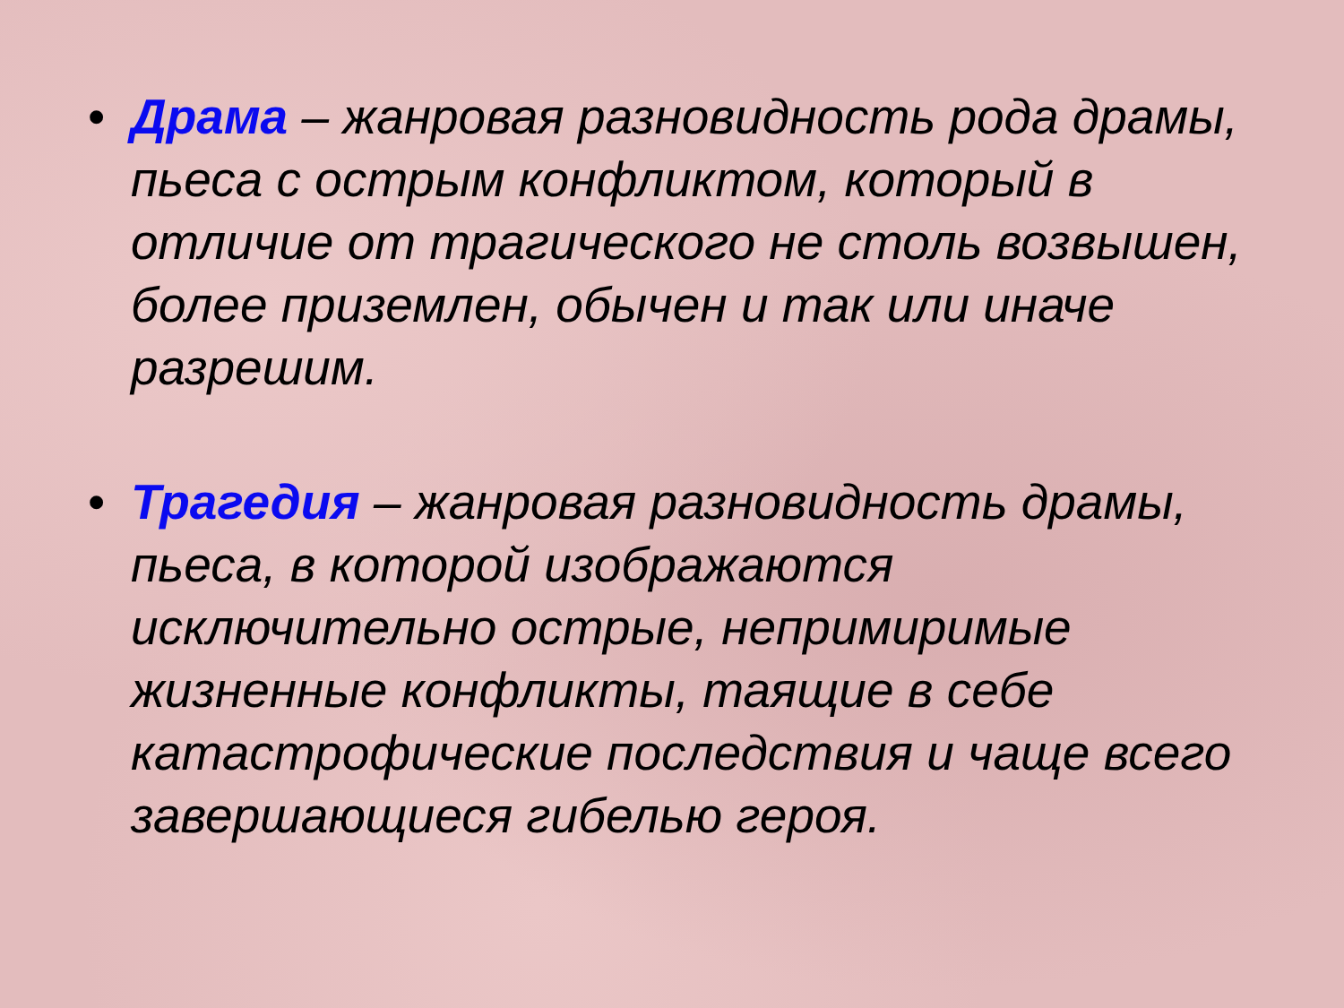• Драма – жанровая разновидность рода драмы, пьеса с острым конфликтом, который в отличие от трагического не столь возвышен, более приземлен, обычен и так или иначе разрешим.
• Трагедия – жанровая разновидность драмы, пьеса, в которой изображаются исключительно острые, непримиримые жизненные конфликты, таящие в себе катастрофические последствия и чаще всего завершающиеся гибелью героя.